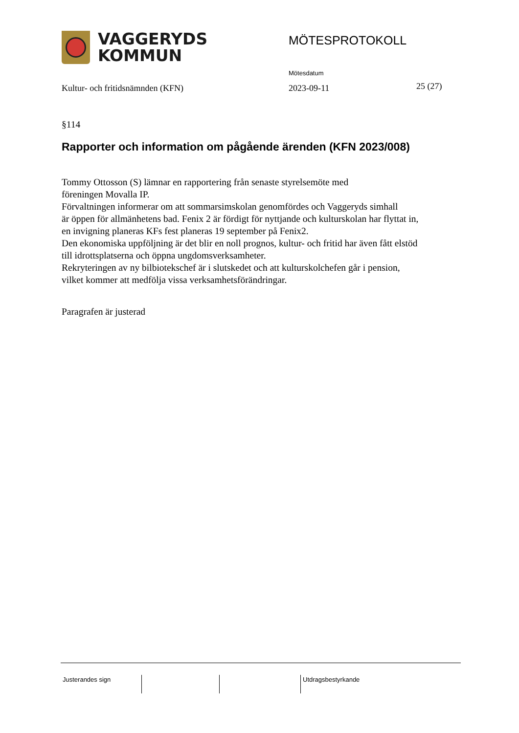VAGGERYDS
KOMMUN
MÖTESPROTOKOLL
Mötesdatum
Kultur- och fritidsnämnden (KFN)
2023-09-11 25 (27)
§114
Rapporter och information om pågående ärenden (KFN 2023/008)
Tommy Ottosson (S) lämnar en rapportering från senaste styrelsemöte med
föreningen Movalla IP.
Förvaltningen informerar om att sommarsimskolan genomfördes och Vaggeryds simhall
är öppen för allmänhetens bad. Fenix 2 är fördigt för nyttjande och kulturskolan har flyttat in,
en invigning planeras KFs fest planeras 19 september på Fenix2.
Den ekonomiska uppföljning är det blir en noll prognos, kultur- och fritid har även fått elstöd
till idrottsplatserna och öppna ungdomsverksamheter.
Rekryteringen av ny bilbiotekschef är i slutskedet och att kulturskolchefen går i pension,
vilket kommer att medfölja vissa verksamhetsförändringar.
Paragrafen är justerad
Justerandes sign Utdragsbestyrkande